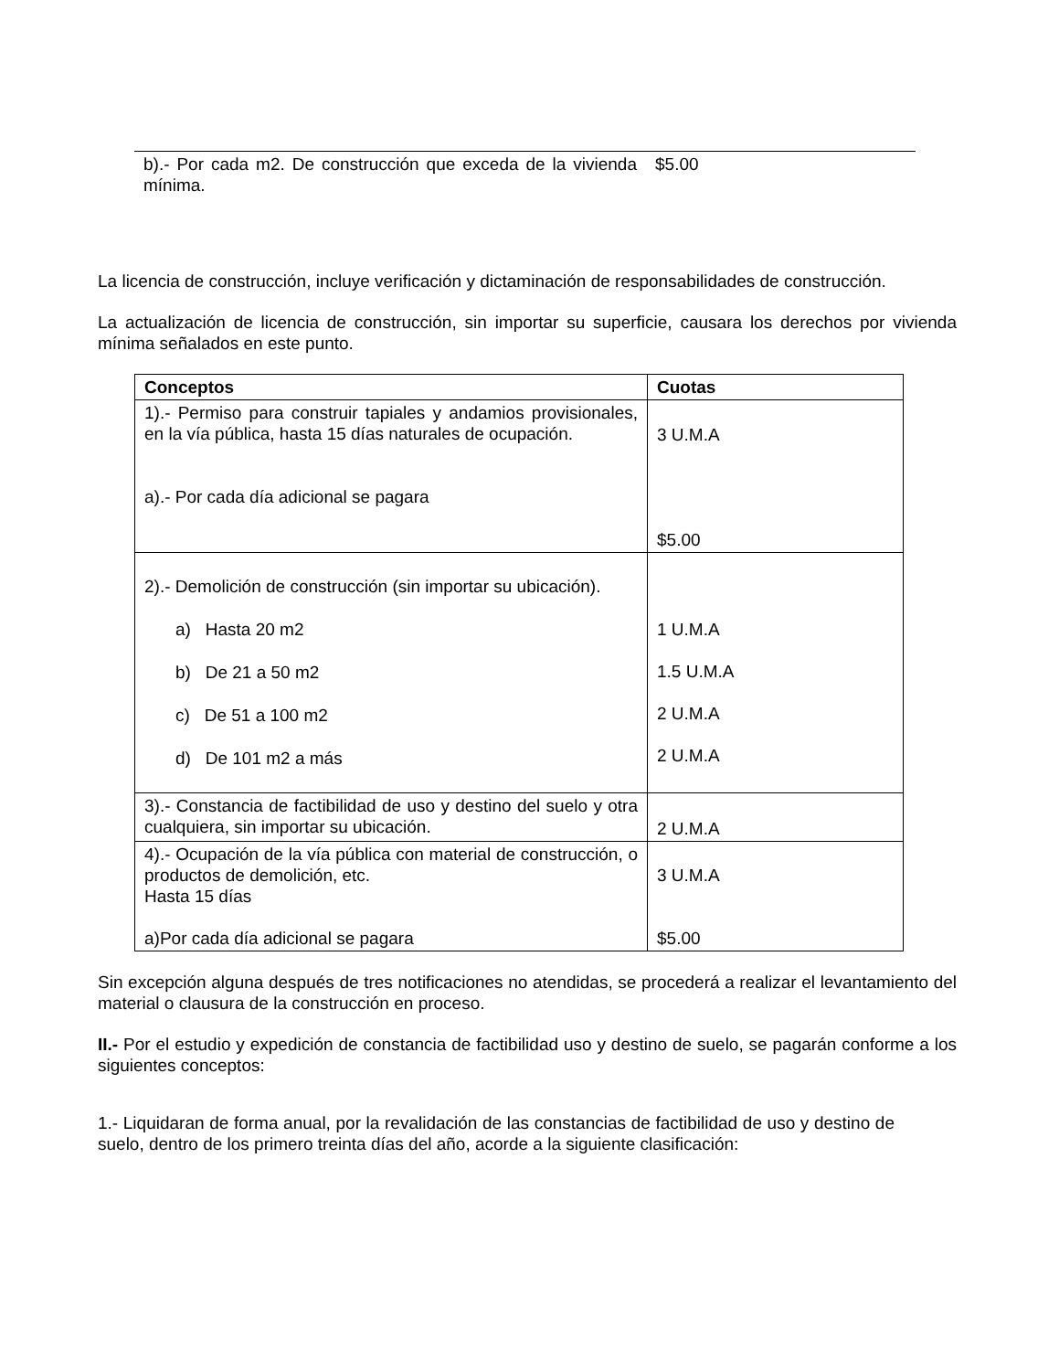| b).- Por cada m2. De construcción que exceda de la vivienda mínima. | $5.00 |
La licencia de construcción, incluye verificación y dictaminación de responsabilidades de construcción.
La actualización de licencia de construcción, sin importar su superficie, causara los derechos por vivienda mínima señalados en este punto.
| Conceptos | Cuotas |
| --- | --- |
| 1).- Permiso para construir tapiales y andamios provisionales, en la vía pública, hasta 15 días naturales de ocupación. a).- Por cada día adicional se pagara | 3 U.M.A $5.00 |
| 2).- Demolición de construcción (sin importar su ubicación). a) Hasta 20 m2 b) De 21 a 50 m2 c) De 51 a 100 m2 d) De 101 m2 a más | 1 U.M.A 1.5 U.M.A 2 U.M.A 2 U.M.A |
| 3).- Constancia de factibilidad de uso y destino del suelo y otra cualquiera, sin importar su ubicación. | 2 U.M.A |
| 4).- Ocupación de la vía pública con material de construcción, o productos de demolición, etc. Hasta 15 días a)Por cada día adicional se pagara | 3 U.M.A $5.00 |
Sin excepción alguna después de tres notificaciones no atendidas, se procederá a realizar el levantamiento del material o clausura de la construcción en proceso.
II.- Por el estudio y expedición de constancia de factibilidad uso y destino de suelo, se pagarán conforme a los siguientes conceptos:
1.- Liquidaran de forma anual, por la revalidación de las constancias de factibilidad de uso y destino de suelo, dentro de los primero treinta días del año, acorde a la siguiente clasificación: